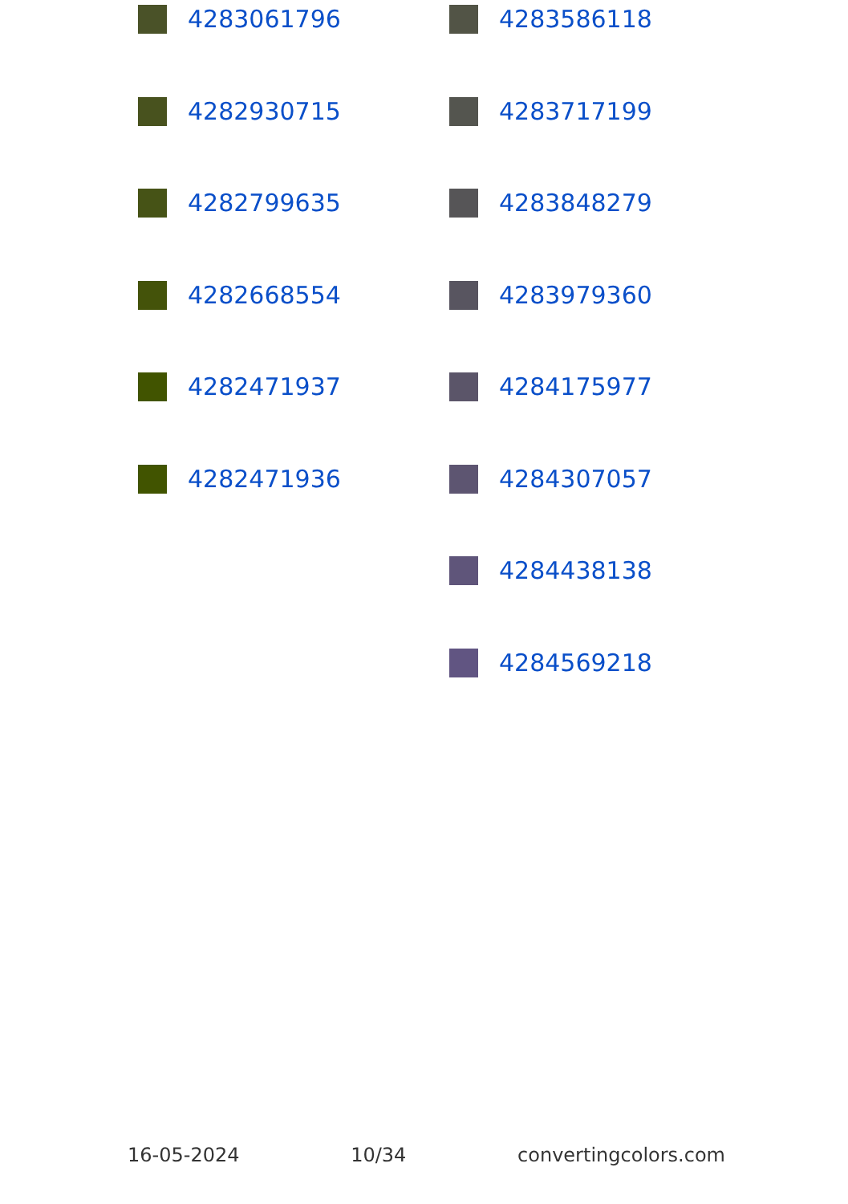4283061796
4282930715
4282799635
4282668554
4282471937
4282471936
4283586118
4283717199
4283848279
4283979360
4284175977
4284307057
4284438138
4284569218
16-05-2024 10/34 convertingcolors.com